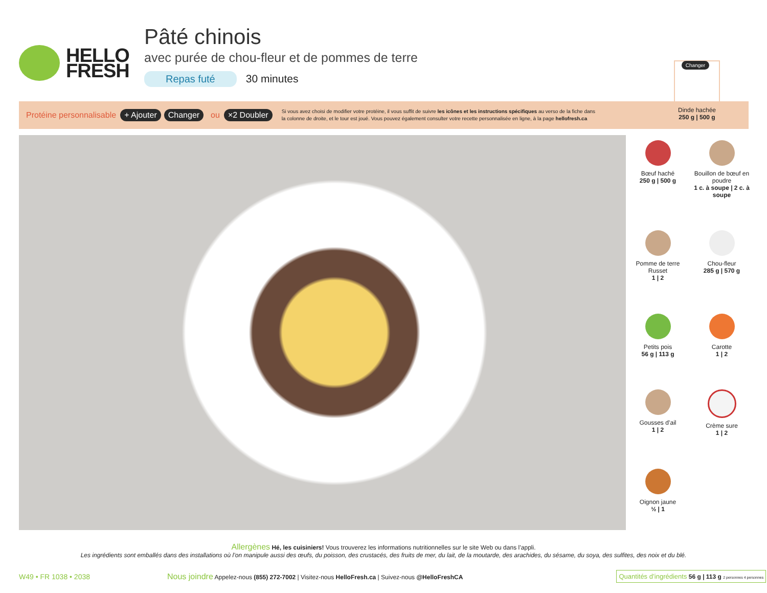HELLO
FRESH
Pâté chinois
avec purée de chou-fleur et de pommes de terre
Repas futé 30 minutes
Changer
Dinde hachée
250 g | 500 g
Protéine personnalisable + Ajouter Changer ou ×2 Doubler Si vous avez choisi de modifier votre protéine, il vous suffit de suivre les icônes et les instructions spécifiques au verso de la fiche dans la colonne de droite, et le tour est joué. Vous pouvez également consulter votre recette personnalisée en ligne, à la page hellofresh.ca
Bœuf haché
250 g | 500 g
Bouillon de bœuf en poudre
1 c. à soupe | 2 c. à soupe
Pomme de terre Russet
1 | 2
Chou-fleur
285 g | 570 g
Petits pois
56 g | 113 g
Carotte
1 | 2
Gousses d’ail
1 | 2
Crème sure
1 | 2
Oignon jaune
½ | 1
Allergènes Hé, les cuisiniers! Vous trouverez les informations nutritionnelles sur le site Web ou dans l’appli.
Les ingrédients sont emballés dans des installations où l’on manipule aussi des œufs, du poisson, des crustacés, des fruits de mer, du lait, de la moutarde, des arachides, du sésame, du soya, des sulfites, des noix et du blé.
W49 • FR 1038 • 2038 Nous joindre Appelez-nous (855) 272-7002 | Visitez-nous HelloFresh.ca | Suivez-nous @HelloFreshCA Quantités d’ingrédients 56 g | 113 g 2 personnes 4 personnes